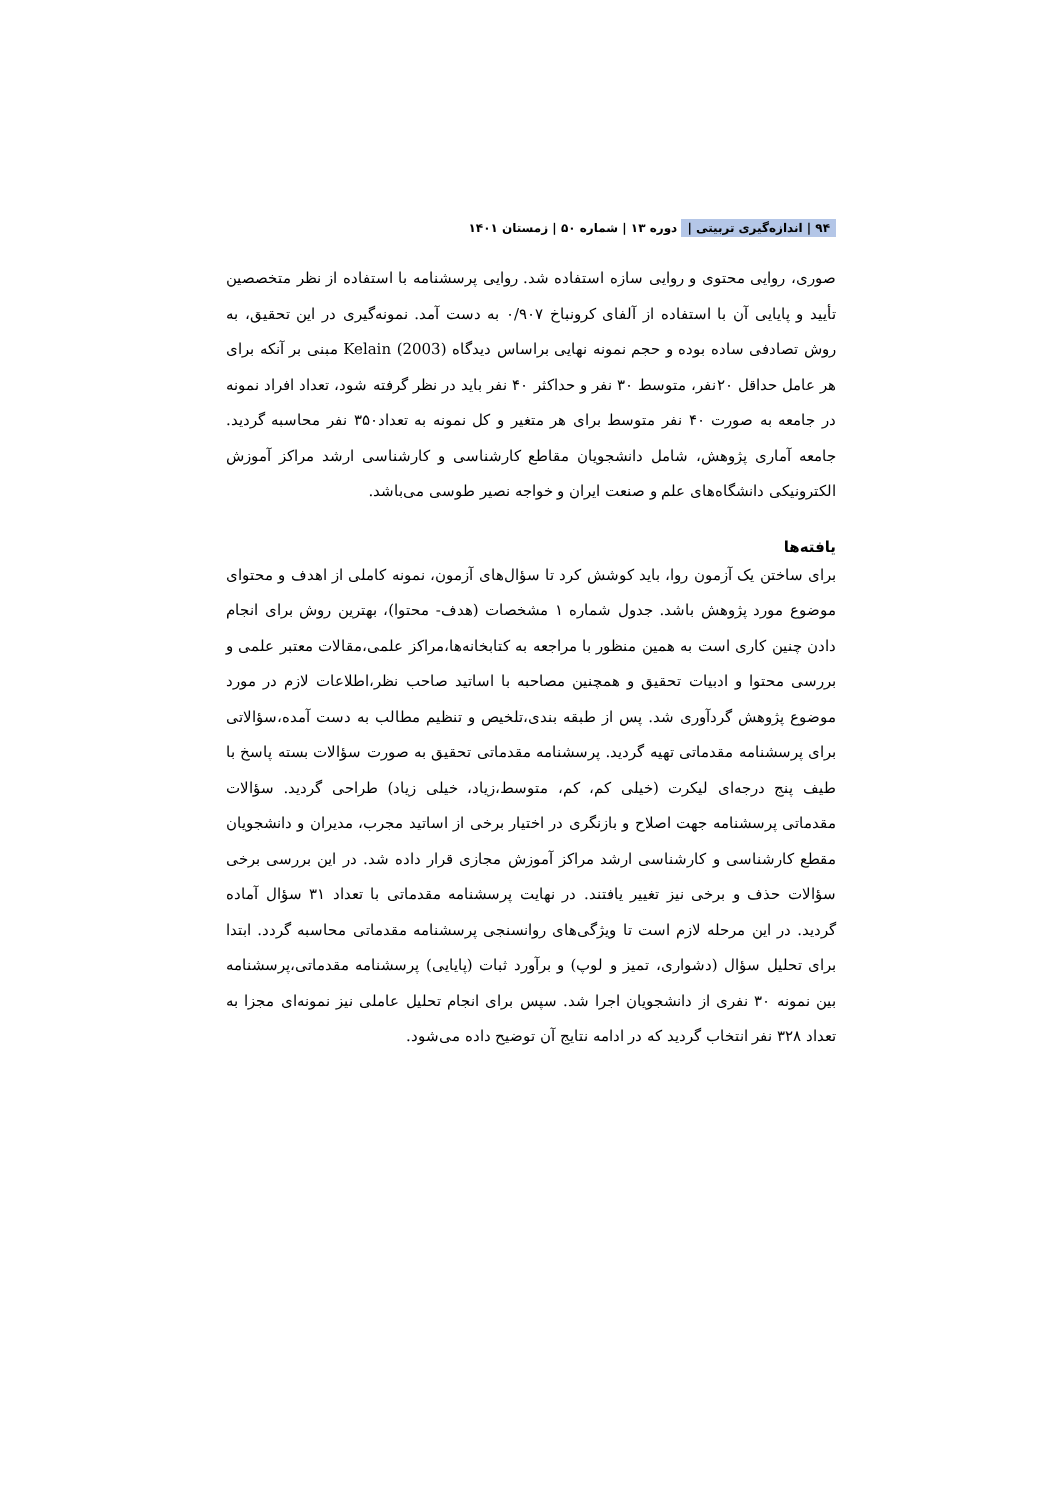۹۴ | اندازه‌گیری تربیتی | دوره ۱۳ | شماره ۵۰ | زمستان ۱۴۰۱
صوری، روایی محتوی و روایی سازه استفاده شد. روایی پرسشنامه با استفاده از نظر متخصصین تأیید و پایایی آن با استفاده از آلفای کرونباخ ۰/۹۰۷ به دست آمد. نمونه‌گیری در این تحقیق، به روش تصادفی ساده بوده و حجم نمونه نهایی براساس دیدگاه Kelain (2003) مبنی بر آنکه برای هر عامل حداقل ۲۰نفر، متوسط ۳۰ نفر و حداکثر ۴۰ نفر باید در نظر گرفته شود، تعداد افراد نمونه در جامعه به صورت ۴۰ نفر متوسط برای هر متغیر و کل نمونه به تعداد۳۵۰ نفر محاسبه گردید. جامعه آماری پژوهش، شامل دانشجویان مقاطع کارشناسی و کارشناسی ارشد مراکز آموزش الکترونیکی دانشگاه‌های علم و صنعت ایران و خواجه نصیر طوسی می‌باشد.
یافته‌ها
برای ساختن یک آزمون روا، باید کوشش کرد تا سؤال‌های آزمون، نمونه کاملی از اهدف و محتوای موضوع مورد پژوهش باشد. جدول شماره ۱ مشخصات (هدف- محتوا)، بهترین روش برای انجام دادن چنین کاری است به همین منظور با مراجعه به کتابخانه‌ها،مراکز علمی،مقالات معتبر علمی و بررسی محتوا و ادبیات تحقیق و همچنین مصاحبه با اساتید صاحب نظر،اطلاعات لازم در مورد موضوع پژوهش گردآوری شد. پس از طبقه بندی،تلخیص و تنظیم مطالب به دست آمده،سؤالاتی برای پرسشنامه مقدماتی تهیه گردید. پرسشنامه مقدماتی تحقیق به صورت سؤالات بسته پاسخ با طیف پنج درجه‌ای لیکرت (خیلی کم، کم، متوسط،زیاد، خیلی زیاد) طراحی گردید. سؤالات مقدماتی پرسشنامه جهت اصلاح و بازنگری در اختیار برخی از اساتید مجرب، مدیران و دانشجویان مقطع کارشناسی و کارشناسی ارشد مراکز آموزش مجازی قرار داده شد. در این بررسی برخی سؤالات حذف و برخی نیز تغییر یافتند. در نهایت پرسشنامه مقدماتی با تعداد ۳۱ سؤال آماده گردید. در این مرحله لازم است تا ویژگی‌های روانسنجی پرسشنامه مقدماتی محاسبه گردد. ابتدا برای تحلیل سؤال (دشواری، تمیز و لوپ) و برآورد ثبات (پایایی) پرسشنامه مقدماتی،پرسشنامه بین نمونه ۳۰ نفری از دانشجویان اجرا شد. سپس برای انجام تحلیل عاملی نیز نمونه‌ای مجزا به تعداد ۳۲۸ نفر انتخاب گردید که در ادامه نتایج آن توضیح داده می‌شود.